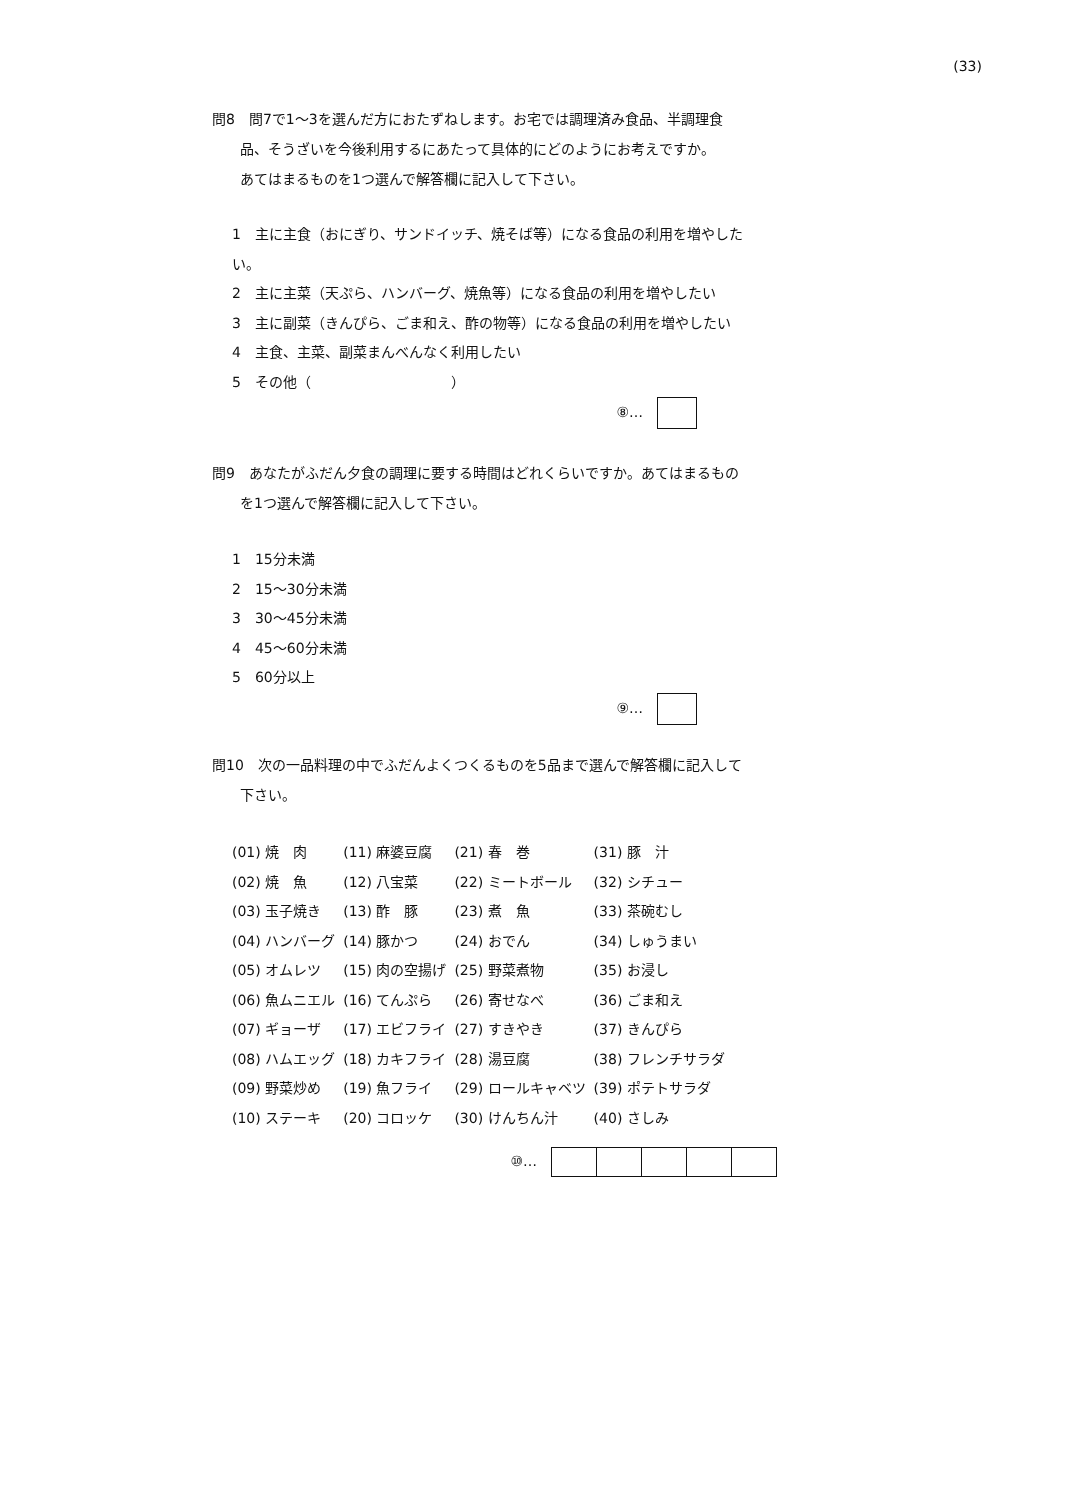(33)
問8　問7で1～3を選んだ方におたずねします。お宅では調理済み食品、半調理食
　　品、そうざいを今後利用するにあたって具体的にどのようにお考えですか。
　　あてはまるものを1つ選んで解答欄に記入して下さい。
1　主に主食（おにぎり、サンドイッチ、焼そば等）になる食品の利用を増やした
い。
2　主に主菜（天ぷら、ハンバーグ、焼魚等）になる食品の利用を増やしたい
3　主に副菜（きんぴら、ごま和え、酢の物等）になる食品の利用を増やしたい
4　主食、主菜、副菜まんべんなく利用したい
5　その他（　　　　　　　　　　）
⑧…
問9　あなたがふだん夕食の調理に要する時間はどれくらいですか。あてはまるもの
　　を1つ選んで解答欄に記入して下さい。
1　15分未満
2　15～30分未満
3　30～45分未満
4　45～60分未満
5　60分以上
⑨…
問10　次の一品料理の中でふだんよくつくるものを5品まで選んで解答欄に記入して
　　下さい。
| (01) 焼 肉 | (11) 麻婆豆腐 | (21) 春 巻 | (31) 豚 汁 |
| (02) 焼 魚 | (12) 八宝菜 | (22) ミートボール | (32) シチュー |
| (03) 玉子焼き | (13) 酢 豚 | (23) 煮 魚 | (33) 茶碗むし |
| (04) ハンバーグ | (14) 豚かつ | (24) おでん | (34) しゅうまい |
| (05) オムレツ | (15) 肉の空揚げ | (25) 野菜煮物 | (35) お浸し |
| (06) 魚ムニエル | (16) てんぷら | (26) 寄せなべ | (36) ごま和え |
| (07) ギョーザ | (17) エビフライ | (27) すきやき | (37) きんぴら |
| (08) ハムエッグ | (18) カキフライ | (28) 湯豆腐 | (38) フレンチサラダ |
| (09) 野菜炒め | (19) 魚フライ | (29) ロールキャベツ | (39) ポテトサラダ |
| (10) ステーキ | (20) コロッケ | (30) けんちん汁 | (40) さしみ |
⑩…